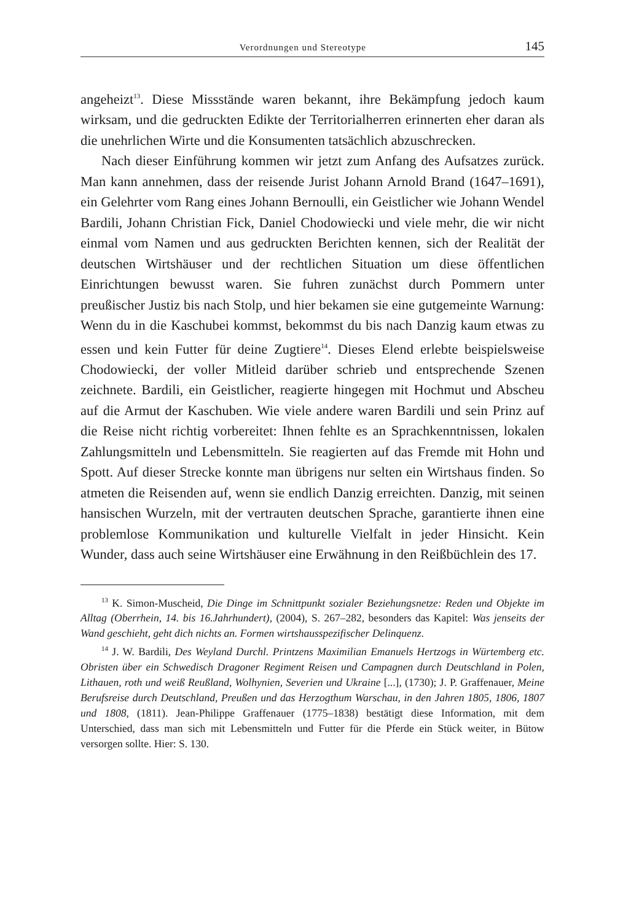Verordnungen und Stereotype 145
angeheizt<sup>13</sup>. Diese Missstände waren bekannt, ihre Bekämpfung jedoch kaum wirksam, und die gedruckten Edikte der Territorialherren erinnerten eher daran als die unehrlichen Wirte und die Konsumenten tatsächlich abzuschrecken.
Nach dieser Einführung kommen wir jetzt zum Anfang des Aufsatzes zurück. Man kann annehmen, dass der reisende Jurist Johann Arnold Brand (1647–1691), ein Gelehrter vom Rang eines Johann Bernoulli, ein Geistlicher wie Johann Wendel Bardili, Johann Christian Fick, Daniel Chodowiecki und viele mehr, die wir nicht einmal vom Namen und aus gedruckten Berichten kennen, sich der Realität der deutschen Wirtshäuser und der rechtlichen Situation um diese öffentlichen Einrichtungen bewusst waren. Sie fuhren zunächst durch Pommern unter preußischer Justiz bis nach Stolp, und hier bekamen sie eine gutgemeinte Warnung: Wenn du in die Kaschubei kommst, bekommst du bis nach Danzig kaum etwas zu essen und kein Futter für deine Zugtiere<sup>14</sup>. Dieses Elend erlebte beispielsweise Chodowiecki, der voller Mitleid darüber schrieb und entsprechende Szenen zeichnete. Bardili, ein Geistlicher, reagierte hingegen mit Hochmut und Abscheu auf die Armut der Kaschuben. Wie viele andere waren Bardili und sein Prinz auf die Reise nicht richtig vorbereitet: Ihnen fehlte es an Sprach­kenntnissen, lokalen Zahlungsmitteln und Lebensmitteln. Sie reagierten auf das Fremde mit Hohn und Spott. Auf dieser Strecke konnte man übrigens nur selten ein Wirtshaus finden. So atmeten die Reisenden auf, wenn sie endlich Danzig erreichten. Danzig, mit seinen hansischen Wurzeln, mit der vertrauten deutschen Sprache, garantierte ihnen eine problemlose Kommunikation und kulturelle Vielfalt in jeder Hinsicht. Kein Wunder, dass auch seine Wirtshäuser eine Erwähnung in den Reißbüchlein des 17.
<sup>13</sup> K. Simon-Muscheid, Die Dinge im Schnittpunkt sozialer Beziehungsnetze: Reden und Objekte im Alltag (Oberrhein, 14. bis 16.Jahrhundert), (2004), S. 267–282, besonders das Kapitel: Was jenseits der Wand geschieht, geht dich nichts an. Formen wirtshausspezifischer Delinquenz.
<sup>14</sup> J. W. Bardili, Des Weyland Durchl. Printzens Maximilian Emanuels Hertzogs in Würtemberg etc. Obristen über ein Schwedisch Dragoner Regiment Reisen und Campagnen durch Deutschland in Polen, Lithauen, roth und weiß Reußland, Wolhynien, Severien und Ukraine [...], (1730); J. P. Graffenauer, Meine Berufsreise durch Deutschland, Preußen und das Herzogthum Warschau, in den Jahren 1805, 1806, 1807 und 1808, (1811). Jean-Philippe Graffenauer (1775–1838) bestätigt diese Information, mit dem Unterschied, dass man sich mit Lebensmitteln und Futter für die Pferde ein Stück weiter, in Bütow versorgen sollte. Hier: S. 130.